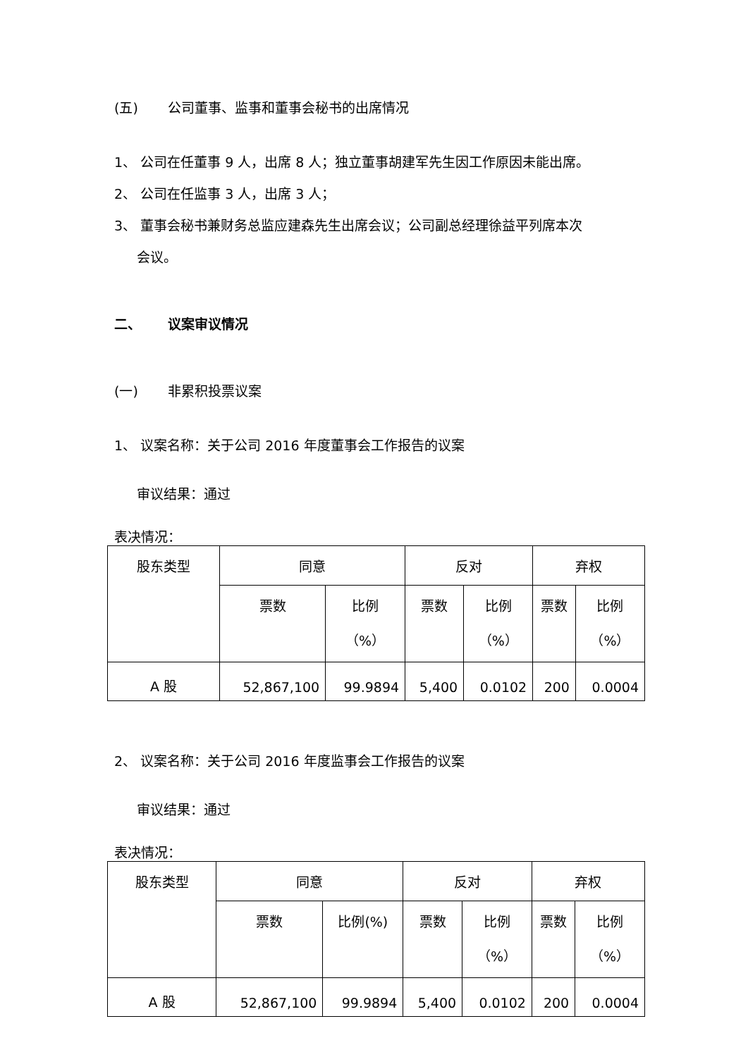(五) 公司董事、监事和董事会秘书的出席情况
1、 公司在任董事 9 人，出席 8 人；独立董事胡建军先生因工作原因未能出席。
2、 公司在任监事 3 人，出席 3 人；
3、 董事会秘书兼财务总监应建森先生出席会议；公司副总经理徐益平列席本次
会议。
二、 议案审议情况
(一) 非累积投票议案
1、 议案名称：关于公司 2016 年度董事会工作报告的议案
审议结果：通过
表决情况：
| 股东类型 | 同意 | | 反对 | | 弃权 | |
| --- | --- | --- | --- | --- | --- | --- |
| | 票数 | 比例 （%） | 票数 | 比例 （%） | 票数 | 比例 （%） |
| A 股 | 52,867,100 | 99.9894 | 5,400 | 0.0102 | 200 | 0.0004 |
2、 议案名称：关于公司 2016 年度监事会工作报告的议案
审议结果：通过
表决情况：
| 股东类型 | 同意 | | 反对 | | 弃权 | |
| --- | --- | --- | --- | --- | --- | --- |
| | 票数 | 比例(%) | 票数 | 比例 （%） | 票数 | 比例 （%） |
| A 股 | 52,867,100 | 99.9894 | 5,400 | 0.0102 | 200 | 0.0004 |